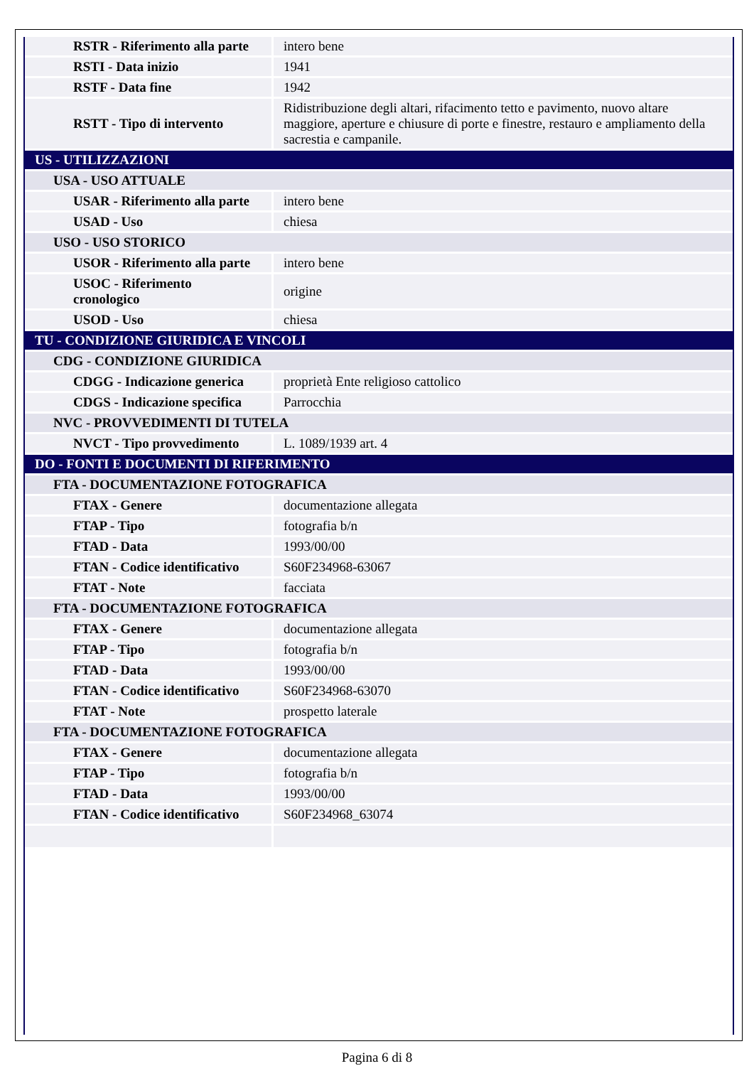| RSTR - Riferimento alla parte | intero bene |
| RSTI - Data inizio | 1941 |
| RSTF - Data fine | 1942 |
| RSTT - Tipo di intervento | Ridistribuzione degli altari, rifacimento tetto e pavimento, nuovo altare maggiore, aperture e chiusure di porte e finestre, restauro e ampliamento della sacrestia e campanile. |
| US - UTILIZZAZIONI | |
| USA - USO ATTUALE | |
| USAR - Riferimento alla parte | intero bene |
| USAD - Uso | chiesa |
| USO - USO STORICO | |
| USOR - Riferimento alla parte | intero bene |
| USOC - Riferimento cronologico | origine |
| USOD - Uso | chiesa |
| TU - CONDIZIONE GIURIDICA E VINCOLI | |
| CDG - CONDIZIONE GIURIDICA | |
| CDGG - Indicazione generica | proprietà Ente religioso cattolico |
| CDGS - Indicazione specifica | Parrocchia |
| NVC - PROVVEDIMENTI DI TUTELA | |
| NVCT - Tipo provvedimento | L. 1089/1939 art. 4 |
| DO - FONTI E DOCUMENTI DI RIFERIMENTO | |
| FTA - DOCUMENTAZIONE FOTOGRAFICA | |
| FTAX - Genere | documentazione allegata |
| FTAP - Tipo | fotografia b/n |
| FTAD - Data | 1993/00/00 |
| FTAN - Codice identificativo | S60F234968-63067 |
| FTAT - Note | facciata |
| FTA - DOCUMENTAZIONE FOTOGRAFICA | |
| FTAX - Genere | documentazione allegata |
| FTAP - Tipo | fotografia b/n |
| FTAD - Data | 1993/00/00 |
| FTAN - Codice identificativo | S60F234968-63070 |
| FTAT - Note | prospetto laterale |
| FTA - DOCUMENTAZIONE FOTOGRAFICA | |
| FTAX - Genere | documentazione allegata |
| FTAP - Tipo | fotografia b/n |
| FTAD - Data | 1993/00/00 |
| FTAN - Codice identificativo | S60F234968_63074 |
Pagina 6 di 8